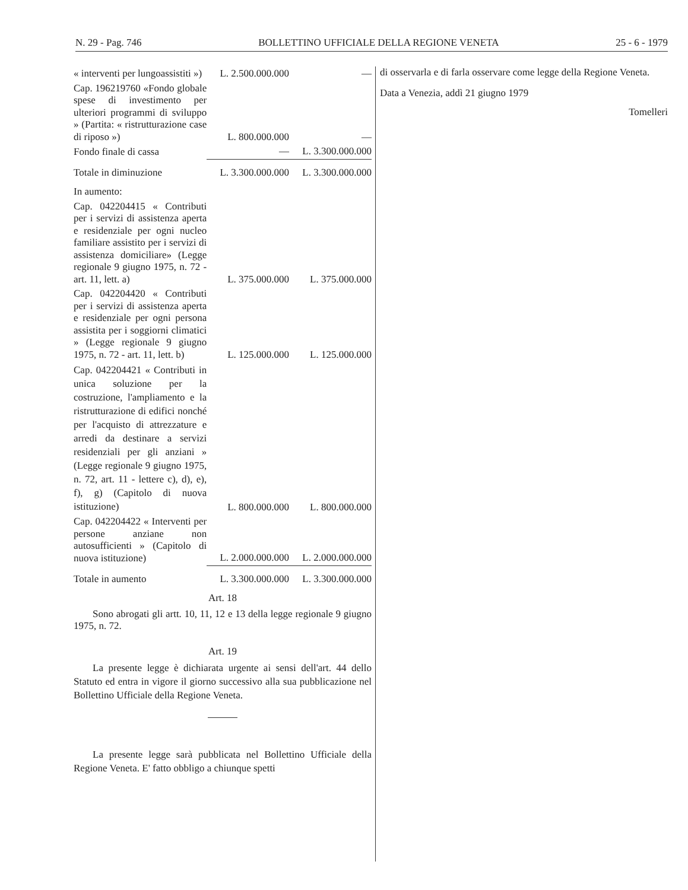N. 29 - Pag. 746 BOLLETTINO UFFICIALE DELLA REGIONE VENETA 25 - 6 - 1979
| « interventi per lungoassistiti ») | L. 2.500.000.000 | — |
| Cap. 196219760 «Fondo globale spese di investimento per ulteriori programmi di sviluppo » (Partita: « ristrutturazione case di riposo ») | L. 800.000.000 | — |
| Fondo finale di cassa | — | L. 3.300.000.000 |
| Totale in diminuzione | L. 3.300.000.000 | L. 3.300.000.000 |
| In aumento: | | |
| Cap. 042204415 « Contributi per i servizi di assistenza aperta e residenziale per ogni nucleo familiare assistito per i servizi di assistenza domiciliare» (Legge regionale 9 giugno 1975, n. 72 - art. 11, lett. a) | L. 375.000.000 | L. 375.000.000 |
| Cap. 042204420 « Contributi per i servizi di assistenza aperta e residenziale per ogni persona assistita per i soggiorni climatici » (Legge regionale 9 giugno 1975, n. 72 - art. 11, lett. b) | L. 125.000.000 | L. 125.000.000 |
| Cap. 042204421 « Contributi in unica soluzione per la costruzione, l'ampliamento e la ristrutturazione di edifici nonché per l'acquisto di attrezzature e arredi da destinare a servizi residenziali per gli anziani » (Legge regionale 9 giugno 1975, n. 72, art. 11 - lettere c), d), e), f), g) (Capitolo di nuova istituzione) | L. 800.000.000 | L. 800.000.000 |
| Cap. 042204422 « Interventi per persone anziane non autosufficienti » (Capitolo di nuova istituzione) | L. 2.000.000.000 | L. 2.000.000.000 |
| Totale in aumento | L. 3.300.000.000 | L. 3.300.000.000 |
Art. 18
Sono abrogati gli artt. 10, 11, 12 e 13 della legge regionale 9 giugno 1975, n. 72.
Art. 19
La presente legge è dichiarata urgente ai sensi dell'art. 44 dello Statuto ed entra in vigore il giorno successivo alla sua pubblicazione nel Bollettino Ufficiale della Regione Veneta.
La presente legge sarà pubblicata nel Bollettino Ufficiale della Regione Veneta. E' fatto obbligo a chiunque spetti
di osservarla e di farla osservare come legge della Regione Veneta.
Data a Venezia, addì 21 giugno 1979
Tomelleri